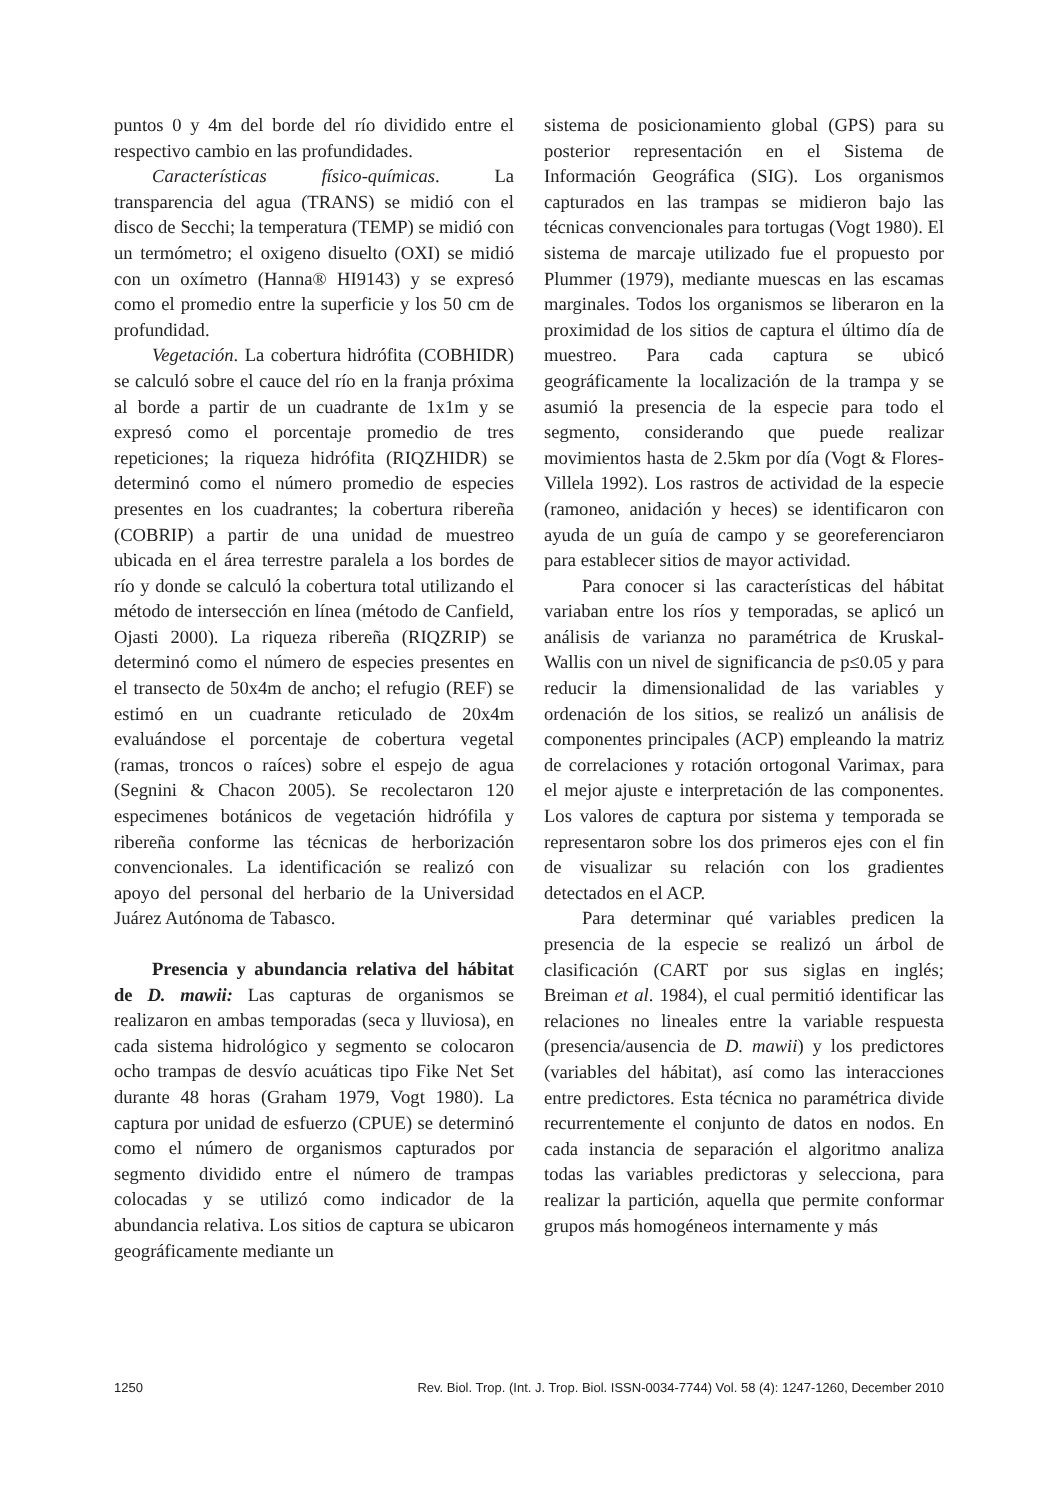puntos 0 y 4m del borde del río dividido entre el respectivo cambio en las profundidades.
Características físico-químicas. La transparencia del agua (TRANS) se midió con el disco de Secchi; la temperatura (TEMP) se midió con un termómetro; el oxigeno disuelto (OXI) se midió con un oxímetro (Hanna® HI9143) y se expresó como el promedio entre la superficie y los 50 cm de profundidad.
Vegetación. La cobertura hidrófita (COBHIDR) se calculó sobre el cauce del río en la franja próxima al borde a partir de un cuadrante de 1x1m y se expresó como el porcentaje promedio de tres repeticiones; la riqueza hidrófita (RIQZHIDR) se determinó como el número promedio de especies presentes en los cuadrantes; la cobertura ribereña (COBRIP) a partir de una unidad de muestreo ubicada en el área terrestre paralela a los bordes de río y donde se calculó la cobertura total utilizando el método de intersección en línea (método de Canfield, Ojasti 2000). La riqueza ribereña (RIQZRIP) se determinó como el número de especies presentes en el transecto de 50x4m de ancho; el refugio (REF) se estimó en un cuadrante reticulado de 20x4m evaluándose el porcentaje de cobertura vegetal (ramas, troncos o raíces) sobre el espejo de agua (Segnini & Chacon 2005). Se recolectaron 120 especimenes botánicos de vegetación hidrófila y ribereña conforme las técnicas de herborización convencionales. La identificación se realizó con apoyo del personal del herbario de la Universidad Juárez Autónoma de Tabasco.
Presencia y abundancia relativa del hábitat de D. mawii: Las capturas de organismos se realizaron en ambas temporadas (seca y lluviosa), en cada sistema hidrológico y segmento se colocaron ocho trampas de desvío acuáticas tipo Fike Net Set durante 48 horas (Graham 1979, Vogt 1980). La captura por unidad de esfuerzo (CPUE) se determinó como el número de organismos capturados por segmento dividido entre el número de trampas colocadas y se utilizó como indicador de la abundancia relativa. Los sitios de captura se ubicaron geográficamente mediante un
sistema de posicionamiento global (GPS) para su posterior representación en el Sistema de Información Geográfica (SIG). Los organismos capturados en las trampas se midieron bajo las técnicas convencionales para tortugas (Vogt 1980). El sistema de marcaje utilizado fue el propuesto por Plummer (1979), mediante muescas en las escamas marginales. Todos los organismos se liberaron en la proximidad de los sitios de captura el último día de muestreo. Para cada captura se ubicó geográficamente la localización de la trampa y se asumió la presencia de la especie para todo el segmento, considerando que puede realizar movimientos hasta de 2.5km por día (Vogt & Flores-Villela 1992). Los rastros de actividad de la especie (ramoneo, anidación y heces) se identificaron con ayuda de un guía de campo y se georeferenciaron para establecer sitios de mayor actividad.
Para conocer si las características del hábitat variaban entre los ríos y temporadas, se aplicó un análisis de varianza no paramétrica de Kruskal-Wallis con un nivel de significancia de p≤0.05 y para reducir la dimensionalidad de las variables y ordenación de los sitios, se realizó un análisis de componentes principales (ACP) empleando la matriz de correlaciones y rotación ortogonal Varimax, para el mejor ajuste e interpretación de las componentes. Los valores de captura por sistema y temporada se representaron sobre los dos primeros ejes con el fin de visualizar su relación con los gradientes detectados en el ACP.
Para determinar qué variables predicen la presencia de la especie se realizó un árbol de clasificación (CART por sus siglas en inglés; Breiman et al. 1984), el cual permitió identificar las relaciones no lineales entre la variable respuesta (presencia/ausencia de D. mawii) y los predictores (variables del hábitat), así como las interacciones entre predictores. Esta técnica no paramétrica divide recurrentemente el conjunto de datos en nodos. En cada instancia de separación el algoritmo analiza todas las variables predictoras y selecciona, para realizar la partición, aquella que permite conformar grupos más homogéneos internamente y más
1250 Rev. Biol. Trop. (Int. J. Trop. Biol. ISSN-0034-7744) Vol. 58 (4): 1247-1260, December 2010